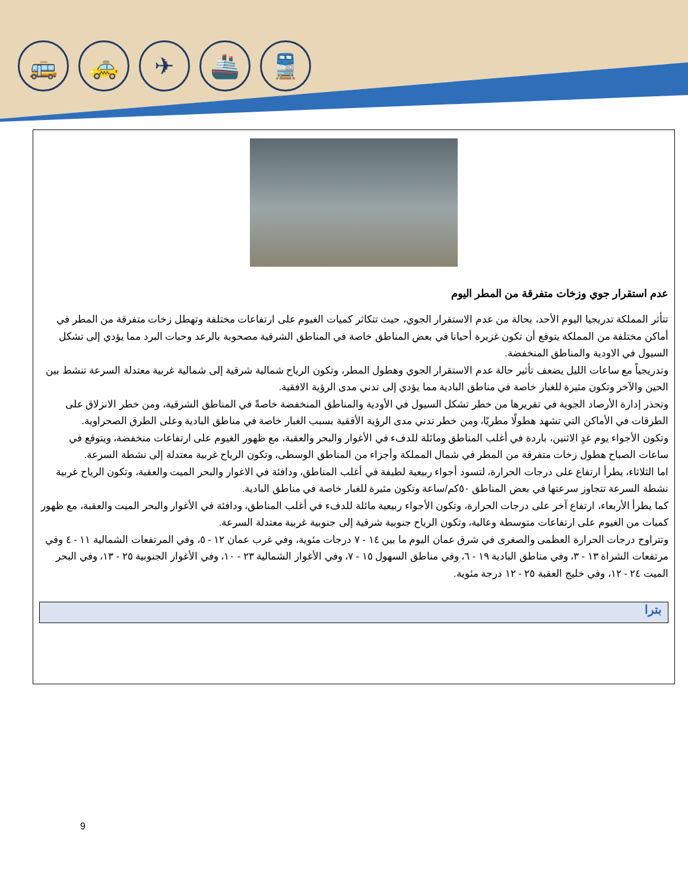🚌 🚕 ✈ 🚢 🚆
عدم استقرار جوي وزخات متفرقة من المطر اليوم
تتأثر المملكة تدريجيا اليوم الأحد، بحالة من عدم الاستقرار الجوي، حيث تتكاثر كميات الغيوم على ارتفاعات مختلفة وتهطل زخات متفرقة من المطر في أماكن مختلفة من المملكة يتوقع أن تكون غزيرة أحيانا في بعض المناطق خاصة في المناطق الشرقية مصحوبة بالرعد وحبات البرد مما يؤدي إلى تشكل السيول في الاودية والمناطق المنخفضة.
وتدريجياً مع ساعات الليل يضعف تأثير حالة عدم الاستقرار الجوي وهطول المطر، وتكون الرياح شمالية شرقية إلى شمالية غربية معتدلة السرعة تنشط بين الحين والآخر وتكون مثيرة للغبار خاصة في مناطق البادية مما يؤدي إلى تدني مدى الرؤية الافقية.
وتحذر إدارة الأرصاد الجوية في تقريرها من خطر تشكل السيول في الأودية والمناطق المنخفضة خاصةً في المناطق الشرقية، ومن خطر الانزلاق على الطرقات في الأماكن التي تشهد هطولًا مطريًا، ومن خطر تدني مدى الرؤية الأفقية بسبب الغبار خاصة في مناطق البادية وعلى الطرق الصحراوية.
وتكون الأجواء يوم غدٍ الاثنين، باردة في أغلب المناطق ومائلة للدفء في الأغوار والبحر والعقبة، مع ظهور الغيوم على ارتفاعات منخفضة، ويتوقع في ساعات الصباح هطول زخات متفرقة من المطر في شمال المملكة وأجزاء من المناطق الوسطى، وتكون الرياح غربية معتدلة إلى نشطة السرعة.
اما الثلاثاء، يطرأ ارتفاع على درجات الحرارة، لتسود أجواء ربيعية لطيفة في أغلب المناطق، ودافئة في الاغوار والبحر الميت والعقبة، وتكون الرياح غربية نشطة السرعة تتجاوز سرعتها في بعض المناطق ٥٠كم/ساعة وتكون مثيرة للغبار خاصة في مناطق البادية.
كما يطرأ الأربعاء، ارتفاع آخر على درجات الحرارة، وتكون الأجواء ربيعية مائلة للدفء في أغلب المناطق، ودافئة في الأغوار والبحر الميت والعقبة، مع ظهور كميات من الغيوم على ارتفاعات متوسطة وعالية، وتكون الرياح جنوبية شرقية إلى جنوبية غربية معتدلة السرعة.
وتتراوح درجات الحرارة العظمى والصغرى في شرق عمان اليوم ما بين ١٤ - ٧ درجات مئوية، وفي غرب عمان ١٢ - ٥، وفي المرتفعات الشمالية ١١ - ٤ وفي مرتفعات الشراة ١٣ - ٣، وفي مناطق البادية ١٩ - ٦، وفي مناطق السهول ١٥ - ٧، وفي الأغوار الشمالية ٢٣ - ١٠، وفي الأغوار الجنوبية ٢٥ - ١٣، وفي البحر الميت ٢٤ - ١٢، وفي خليج العقبة ٢٥ - ١٢ درجة مئوية.
بترا
9